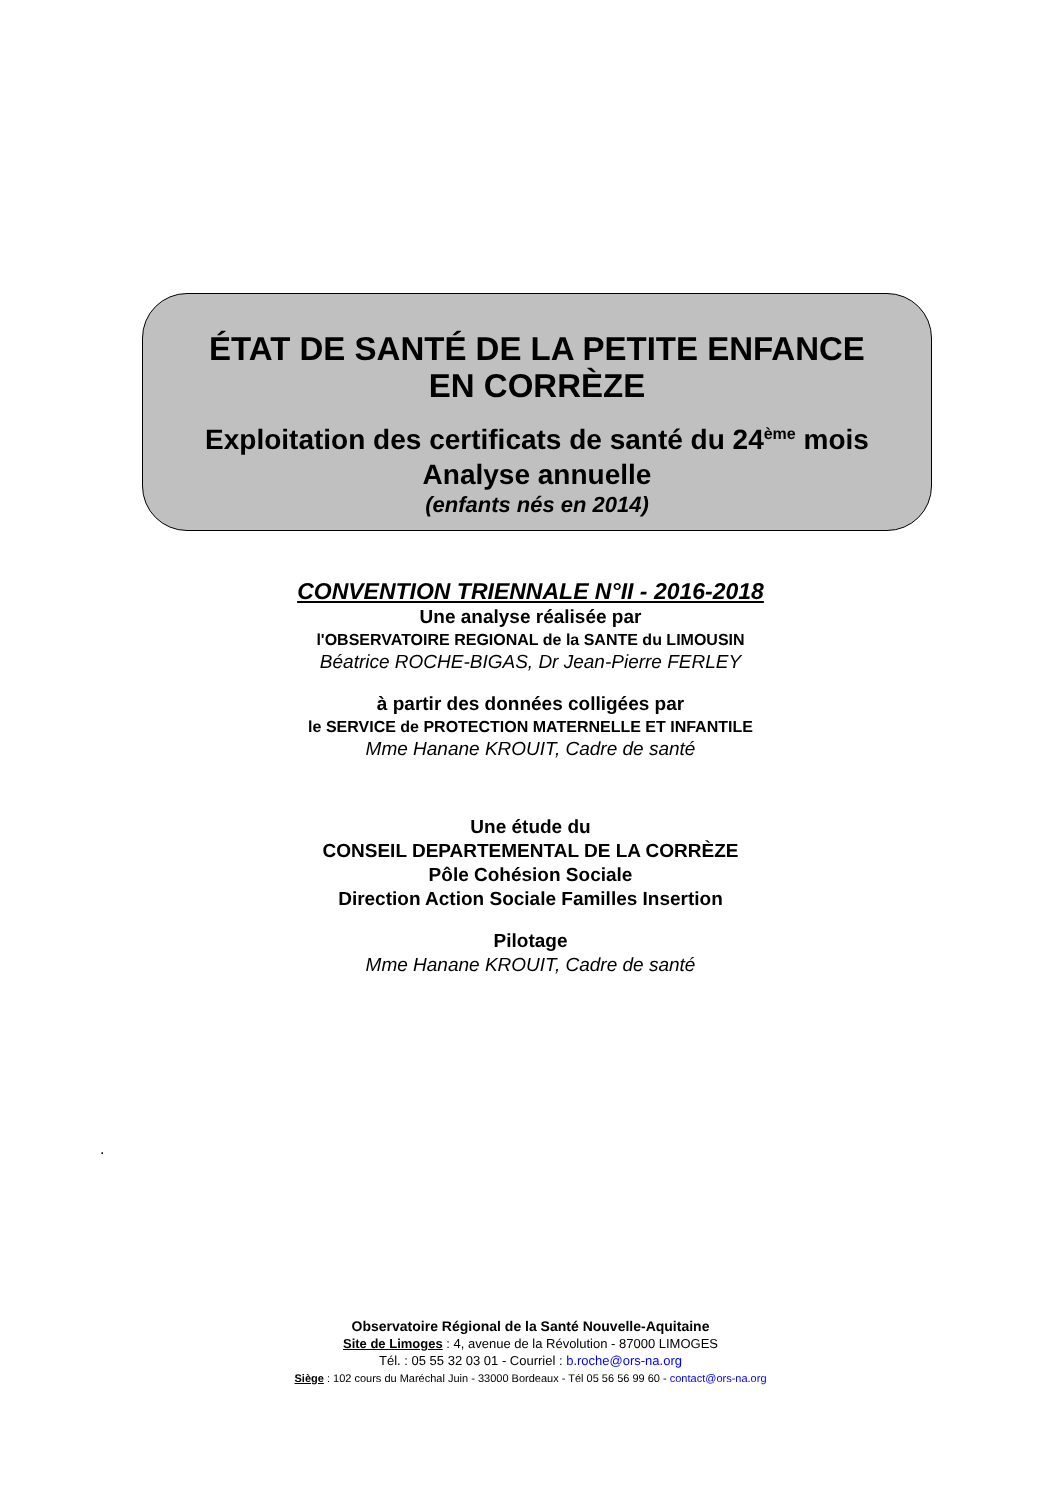ÉTAT DE SANTÉ DE LA PETITE ENFANCE
EN CORRÈZE
Exploitation des certificats de santé du 24<sup>ème</sup> mois
Analyse annuelle
(enfants nés en 2014)
CONVENTION TRIENNALE N°II - 2016-2018
Une analyse réalisée par
l'OBSERVATOIRE REGIONAL de la SANTE du LIMOUSIN
Béatrice ROCHE-BIGAS, Dr Jean-Pierre FERLEY
à partir des données colligées par
le SERVICE de PROTECTION MATERNELLE ET INFANTILE
Mme Hanane KROUIT, Cadre de santé
Une étude du
CONSEIL DEPARTEMENTAL DE LA CORRÈZE
Pôle Cohésion Sociale
Direction Action Sociale Familles Insertion
Pilotage
Mme Hanane KROUIT, Cadre de santé
.
Observatoire Régional de la Santé Nouvelle-Aquitaine
Site de Limoges : 4, avenue de la Révolution - 87000 LIMOGES
Tél. : 05 55 32 03 01 - Courriel : b.roche@ors-na.org
Siège : 102 cours du Maréchal Juin - 33000 Bordeaux - Tél 05 56 56 99 60 - contact@ors-na.org